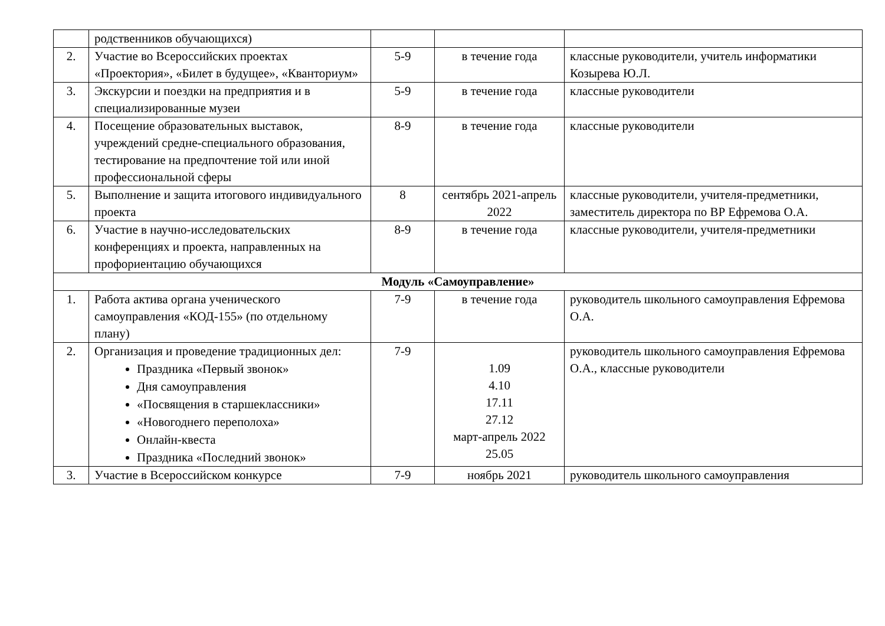| | родственников обучающихся) | | | |
| 2. | Участие во Всероссийских проектах «Проектория», «Билет в будущее», «Кванториум» | 5-9 | в течение года | классные руководители, учитель информатики Козырева Ю.Л. |
| 3. | Экскурсии и поездки на предприятия и в специализированные музеи | 5-9 | в течение года | классные руководители |
| 4. | Посещение образовательных выставок, учреждений средне-специального образования, тестирование на предпочтение той или иной профессиональной сферы | 8-9 | в течение года | классные руководители |
| 5. | Выполнение и защита итогового индивидуального проекта | 8 | сентябрь 2021-апрель 2022 | классные руководители, учителя-предметники, заместитель директора по ВР Ефремова О.А. |
| 6. | Участие в научно-исследовательских конференциях и проекта, направленных на профориентацию обучающихся | 8-9 | в течение года | классные руководители, учителя-предметники |
| Модуль «Самоуправление» | | | | |
| 1. | Работа актива органа ученического самоуправления «КОД-155» (по отдельному плану) | 7-9 | в течение года | руководитель школьного самоуправления Ефремова О.А. |
| 2. | Организация и проведение традиционных дел: Праздника «Первый звонок» Дня самоуправления «Посвящения в старшеклассники» «Новогоднего переполоха» Онлайн-квеста Праздника «Последний звонок» | 7-9 | 1.09 4.10 17.11 27.12 март-апрель 2022 25.05 | руководитель школьного самоуправления Ефремова О.А., классные руководители |
| 3. | Участие в Всероссийском конкурсе | 7-9 | ноябрь 2021 | руководитель школьного самоуправления |